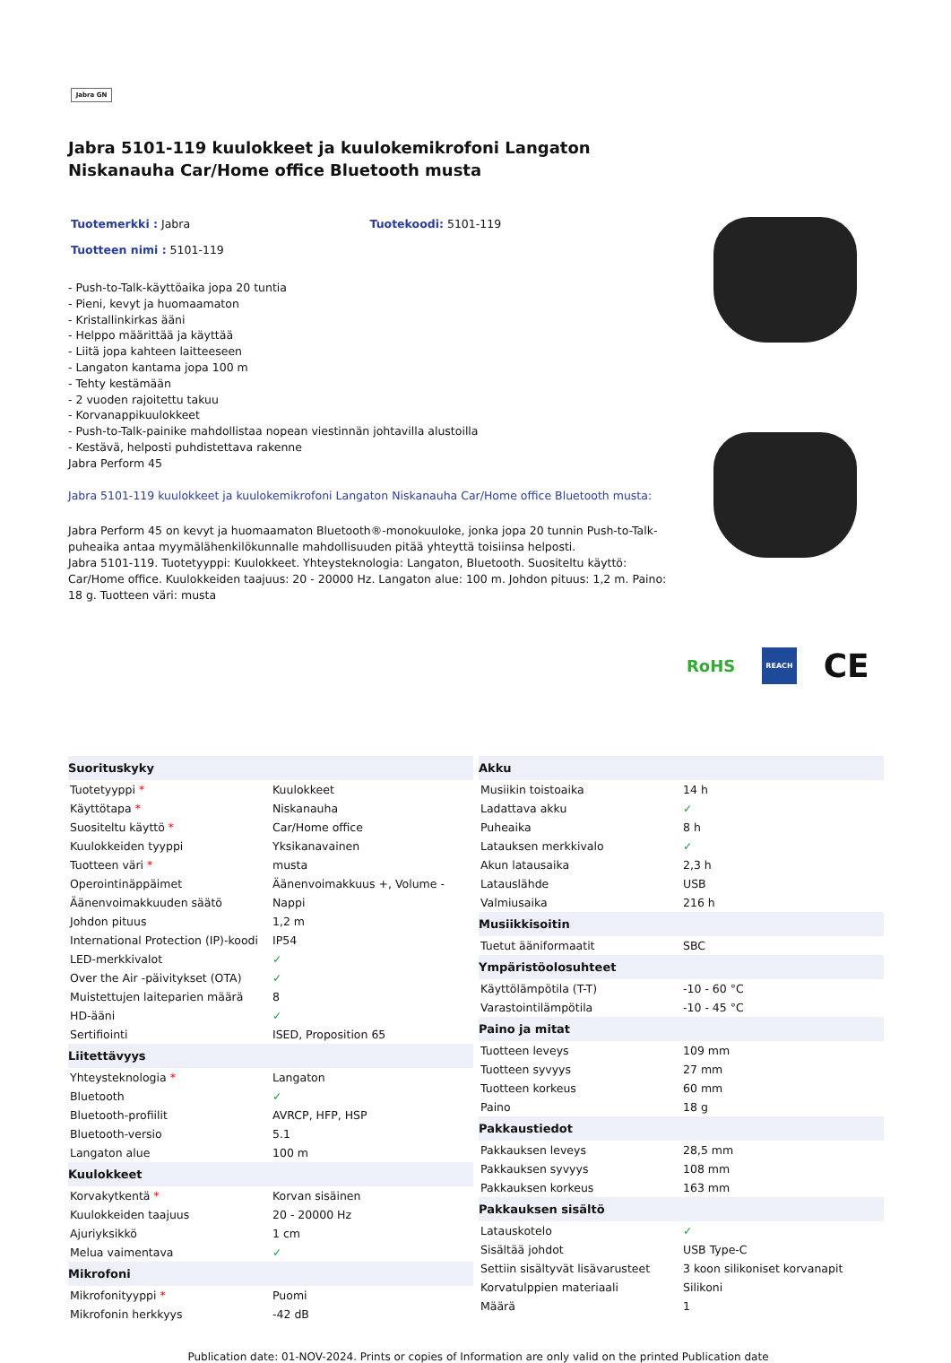Jabra GN
Jabra 5101-119 kuulokkeet ja kuulokemikrofoni Langaton Niskanauha Car/Home office Bluetooth musta
Tuotemerkki : Jabra Tuotekoodi: 5101-119
Tuotteen nimi : 5101-119
- Push-to-Talk-käyttöaika jopa 20 tuntia
- Pieni, kevyt ja huomaamaton
- Kristallinkirkas ääni
- Helppo määrittää ja käyttää
- Liitä jopa kahteen laitteeseen
- Langaton kantama jopa 100 m
- Tehty kestämään
- 2 vuoden rajoitettu takuu
- Korvanappikuulokkeet
- Push-to-Talk-painike mahdollistaa nopean viestinnän johtavilla alustoilla
- Kestävä, helposti puhdistettava rakenne
Jabra Perform 45
Jabra 5101-119 kuulokkeet ja kuulokemikrofoni Langaton Niskanauha Car/Home office Bluetooth musta:
Jabra Perform 45 on kevyt ja huomaamaton Bluetooth®-monokuuloke, jonka jopa 20 tunnin Push-to-Talk-puheaika antaa myymälähenkilökunnalle mahdollisuuden pitää yhteyttä toisiinsa helposti.
Jabra 5101-119. Tuotetyyppi: Kuulokkeet. Yhteysteknologia: Langaton, Bluetooth. Suositeltu käyttö: Car/Home office. Kuulokkeiden taajuus: 20 - 20000 Hz. Langaton alue: 100 m. Johdon pituus: 1,2 m. Paino: 18 g. Tuotteen väri: musta
RoHS REACH CE
| Suorituskyky | |
| --- | --- |
| Tuotetyyppi * | Kuulokkeet |
| Käyttötapa * | Niskanauha |
| Suositeltu käyttö * | Car/Home office |
| Kuulokkeiden tyyppi | Yksikanavainen |
| Tuotteen väri * | musta |
| Operointinäppäimet | Äänenvoimakkuus +, Volume - |
| Äänenvoimakkuuden säätö | Nappi |
| Johdon pituus | 1,2 m |
| International Protection (IP)-koodi | IP54 |
| LED-merkkivalot | ✓ |
| Over the Air -päivitykset (OTA) | ✓ |
| Muistettujen laiteparien määrä | 8 |
| HD-ääni | ✓ |
| Sertifiointi | ISED, Proposition 65 |
| Liitettävyys | |
| Yhteysteknologia * | Langaton |
| Bluetooth | ✓ |
| Bluetooth-profiilit | AVRCP, HFP, HSP |
| Bluetooth-versio | 5.1 |
| Langaton alue | 100 m |
| Kuulokkeet | |
| Korvakytkentä * | Korvan sisäinen |
| Kuulokkeiden taajuus | 20 - 20000 Hz |
| Ajuriyksikkö | 1 cm |
| Melua vaimentava | ✓ |
| Mikrofoni | |
| Mikrofonityyppi * | Puomi |
| Mikrofonin herkkyys | -42 dB |
| Akku | |
| --- | --- |
| Musiikin toistoaika | 14 h |
| Ladattava akku | ✓ |
| Puheaika | 8 h |
| Latauksen merkkivalo | ✓ |
| Akun latausaika | 2,3 h |
| Latauslähde | USB |
| Valmiusaika | 216 h |
| Musiikkisoitin | |
| Tuetut ääniformaatit | SBC |
| Ympäristöolosuhteet | |
| Käyttölämpötila (T-T) | -10 - 60 °C |
| Varastointilämpötila | -10 - 45 °C |
| Paino ja mitat | |
| Tuotteen leveys | 109 mm |
| Tuotteen syvyys | 27 mm |
| Tuotteen korkeus | 60 mm |
| Paino | 18 g |
| Pakkaustiedot | |
| Pakkauksen leveys | 28,5 mm |
| Pakkauksen syvyys | 108 mm |
| Pakkauksen korkeus | 163 mm |
| Pakkauksen sisältö | |
| Latauskotelo | ✓ |
| Sisältää johdot | USB Type-C |
| Settiin sisältyvät lisävarusteet | 3 koon silikoniset korvanapit |
| Korvatulppien materiaali | Silikoni |
| Määrä | 1 |
Publication date: 01-NOV-2024. Prints or copies of Information are only valid on the printed Publication date